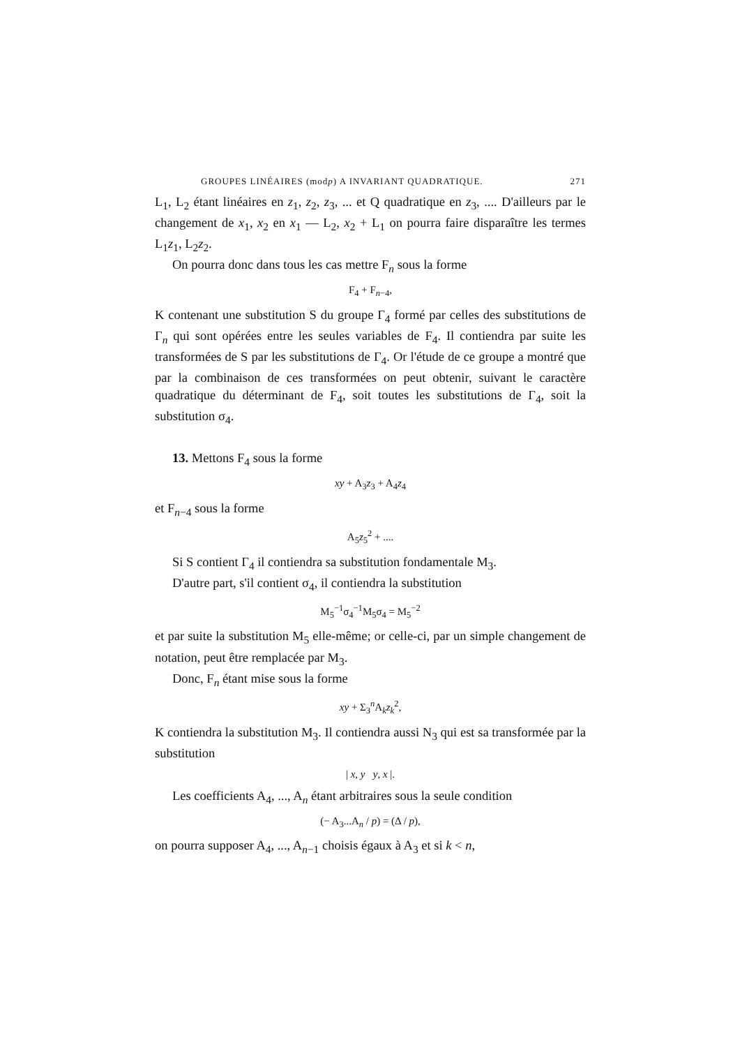GROUPES LINÉAIRES (modp) A INVARIANT QUADRATIQUE. 271
L<sub>1</sub>, L<sub>2</sub> étant linéaires en z<sub>1</sub>, z<sub>2</sub>, z<sub>3</sub>, ... et Q quadratique en z<sub>3</sub>, .... D'ailleurs par le changement de x<sub>1</sub>, x<sub>2</sub> en x<sub>1</sub> — L<sub>2</sub>, x<sub>2</sub> + L<sub>1</sub> on pourra faire disparaître les termes L<sub>1</sub>z<sub>1</sub>, L<sub>2</sub>z<sub>2</sub>.
On pourra donc dans tous les cas mettre F<sub>n</sub> sous la forme
F<sub>4</sub> + F<sub>n−4</sub>,
K contenant une substitution S du groupe Γ<sub>4</sub> formé par celles des substitutions de Γ<sub>n</sub> qui sont opérées entre les seules variables de F<sub>4</sub>. Il contiendra par suite les transformées de S par les substitutions de Γ<sub>4</sub>. Or l'étude de ce groupe a montré que par la combinaison de ces transformées on peut obtenir, suivant le caractère quadratique du déterminant de F<sub>4</sub>, soit toutes les substitutions de Γ<sub>4</sub>, soit la substitution σ<sub>4</sub>.
13. Mettons F<sub>4</sub> sous la forme
xy + A<sub>3</sub>z<sub>3</sub> + A<sub>4</sub>z<sub>4</sub>
et F<sub>n−4</sub> sous la forme
A<sub>5</sub>z<sub>5</sub><sup>2</sup> + ....
Si S contient Γ<sub>4</sub> il contiendra sa substitution fondamentale M<sub>3</sub>.
D'autre part, s'il contient σ<sub>4</sub>, il contiendra la substitution
M<sub>5</sub><sup>−1</sup>σ<sub>4</sub><sup>−1</sup>M<sub>5</sub>σ<sub>4</sub> = M<sub>5</sub><sup>−2</sup>
et par suite la substitution M<sub>5</sub> elle-même; or celle-ci, par un simple changement de notation, peut être remplacée par M<sub>3</sub>.
Donc, F<sub>n</sub> étant mise sous la forme
xy + Σ<sub>3</sub><sup>n</sup>A<sub>k</sub>z<sub>k</sub><sup>2</sup>,
K contiendra la substitution M<sub>3</sub>. Il contiendra aussi N<sub>3</sub> qui est sa transformée par la substitution
| x, y y, x |.
Les coefficients A<sub>4</sub>, ..., A<sub>n</sub> étant arbitraires sous la seule condition
(− A<sub>3</sub>...A<sub>n</sub> / p) = (Δ / p),
on pourra supposer A<sub>4</sub>, ..., A<sub>n−1</sub> choisis égaux à A<sub>3</sub> et si k < n,